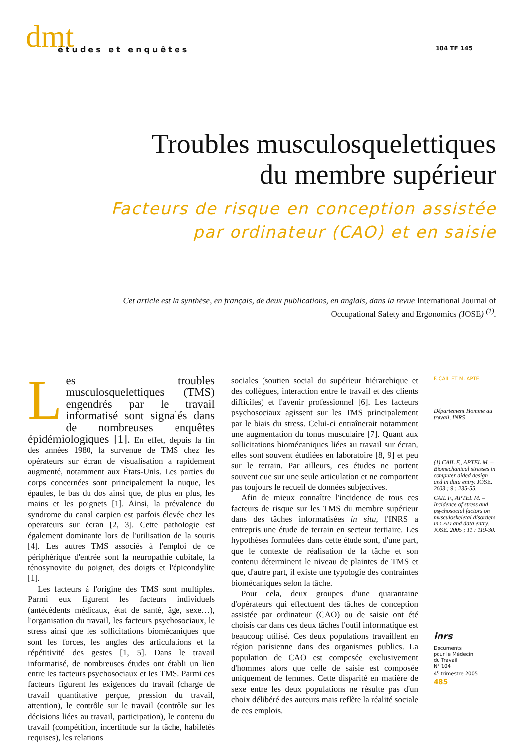dmt
études et enquêtes
104 TF 145
Troubles musculosquelettiques
du membre supérieur
Facteurs de risque en conception assistée
par ordinateur (CAO) et en saisie
Cet article est la synthèse, en français, de deux publications, en anglais, dans la revue International Journal of Occupational Safety and Ergonomics (JOSE) <sup>(1)</sup>.
Les troubles musculosquelettiques (TMS) engendrés par le travail informatisé sont signalés dans de nombreuses enquêtes épidémiologiques [1]. En effet, depuis la fin des années 1980, la survenue de TMS chez les opérateurs sur écran de visualisation a rapidement augmenté, notamment aux États-Unis. Les parties du corps concernées sont principalement la nuque, les épaules, le bas du dos ainsi que, de plus en plus, les mains et les poignets [1]. Ainsi, la prévalence du syndrome du canal carpien est parfois élevée chez les opérateurs sur écran [2, 3]. Cette pathologie est également dominante lors de l'utilisation de la souris [4]. Les autres TMS associés à l'emploi de ce périphérique d'entrée sont la neuropathie cubitale, la ténosynovite du poignet, des doigts et l'épicondylite [1].
Les facteurs à l'origine des TMS sont multiples. Parmi eux figurent les facteurs individuels (antécédents médicaux, état de santé, âge, sexe…), l'organisation du travail, les facteurs psychosociaux, le stress ainsi que les sollicitations biomécaniques que sont les forces, les angles des articulations et la répétitivité des gestes [1, 5]. Dans le travail informatisé, de nombreuses études ont établi un lien entre les facteurs psychosociaux et les TMS. Parmi ces facteurs figurent les exigences du travail (charge de travail quantitative perçue, pression du travail, attention), le contrôle sur le travail (contrôle sur les décisions liées au travail, participation), le contenu du travail (compétition, incertitude sur la tâche, habiletés requises), les relations
sociales (soutien social du supérieur hiérarchique et des collègues, interaction entre le travail et des clients difficiles) et l'avenir professionnel [6]. Les facteurs psychosociaux agissent sur les TMS principalement par le biais du stress. Celui-ci entraînerait notamment une augmentation du tonus musculaire [7]. Quant aux sollicitations biomécaniques liées au travail sur écran, elles sont souvent étudiées en laboratoire [8, 9] et peu sur le terrain. Par ailleurs, ces études ne portent souvent que sur une seule articulation et ne comportent pas toujours le recueil de données subjectives.
Afin de mieux connaître l'incidence de tous ces facteurs de risque sur les TMS du membre supérieur dans des tâches informatisées in situ, l'INRS a entrepris une étude de terrain en secteur tertiaire. Les hypothèses formulées dans cette étude sont, d'une part, que le contexte de réalisation de la tâche et son contenu déterminent le niveau de plaintes de TMS et que, d'autre part, il existe une typologie des contraintes biomécaniques selon la tâche.
Pour cela, deux groupes d'une quarantaine d'opérateurs qui effectuent des tâches de conception assistée par ordinateur (CAO) ou de saisie ont été choisis car dans ces deux tâches l'outil informatique est beaucoup utilisé. Ces deux populations travaillent en région parisienne dans des organismes publics. La population de CAO est composée exclusivement d'hommes alors que celle de saisie est composée uniquement de femmes. Cette disparité en matière de sexe entre les deux populations ne résulte pas d'un choix délibéré des auteurs mais reflète la réalité sociale de ces emplois.
F. CAIL ET M. APTEL
Département Homme au travail, INRS
(1) CAIL F., APTEL M. – Biomechanical stresses in computer aided design and in data entry. JOSE. 2003 ; 9 : 235-55.
CAIL F., APTEL M. – Incidence of stress and psychosocial factors on musculoskeletal disorders in CAD and data entry. JOSE. 2005 ; 11 : 119-30.
inrs
Documents
pour le Médecin
du Travail
N° 104
4<sup>e</sup> trimestre 2005
485